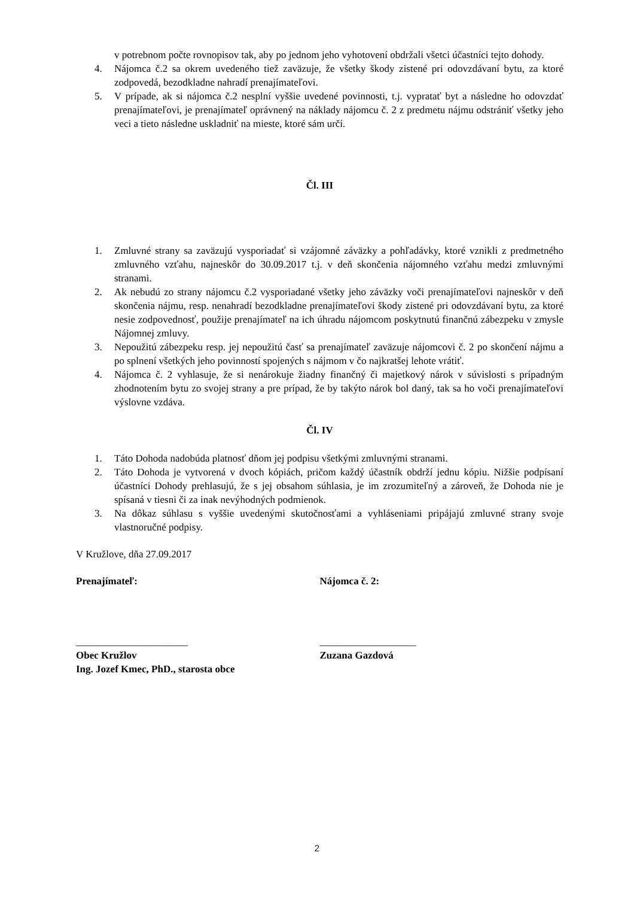v potrebnom počte rovnopisov tak, aby po jednom jeho vyhotovení obdržali všetci účastníci tejto dohody.
4. Nájomca č.2 sa okrem uvedeného tiež zaväzuje, že všetky škody zistené pri odovzdávaní bytu, za ktoré zodpovedá, bezodkladne nahradí prenajímateľovi.
5. V prípade, ak si nájomca č.2 nesplní vyššie uvedené povinnosti, t.j. vypratať byt a následne ho odovzdať prenajímateľovi, je prenajímateľ oprávnený na náklady nájomcu č. 2 z predmetu nájmu odstrániť všetky jeho veci a tieto následne uskladniť na mieste, ktoré sám určí.
Čl. III
1. Zmluvné strany sa zaväzujú vysporiadať si vzájomné záväzky a pohľadávky, ktoré vznikli z predmetného zmluvného vzťahu, najneskôr do 30.09.2017 t.j. v deň skončenia nájomného vzťahu medzi zmluvnými stranami.
2. Ak nebudú zo strany nájomcu č.2 vysporiadané všetky jeho záväzky voči prenajímateľovi najneskôr v deň skončenia nájmu, resp. nenahradí bezodkladne prenajímateľovi škody zistené pri odovzdávaní bytu, za ktoré nesie zodpovednosť, použije prenajímateľ na ich úhradu nájomcom poskytnutú finančnú zábezpeku v zmysle Nájomnej zmluvy.
3. Nepoužitú zábezpeku resp. jej nepoužitú časť sa prenajímateľ zaväzuje nájomcovi č. 2 po skončení nájmu a po splnení všetkých jeho povinností spojených s nájmom v čo najkratšej lehote vrátiť.
4. Nájomca č. 2 vyhlasuje, že si nenárokuje žiadny finančný či majetkový nárok v súvislosti s prípadným zhodnotením bytu zo svojej strany a pre prípad, že by takýto nárok bol daný, tak sa ho voči prenajímateľovi výslovne vzdáva.
Čl. IV
1. Táto Dohoda nadobúda platnosť dňom jej podpisu všetkými zmluvnými stranami.
2. Táto Dohoda je vytvorená v dvoch kópiách, pričom každý účastník obdrží jednu kópiu. Nižšie podpísaní účastníci Dohody prehlasujú, že s jej obsahom súhlasia, je im zrozumiteľný a zároveň, že Dohoda nie je spísaná v tiesni či za inak nevýhodných podmienok.
3. Na dôkaz súhlasu s vyššie uvedenými skutočnosťami a vyhláseniami pripájajú zmluvné strany svoje vlastnoručné podpisy.
V Kružlove, dňa 27.09.2017
Prenajímateľ: Nájomca č. 2:
______________________ ___________________
Obec Kružlov
Ing. Jozef Kmec, PhD., starosta obce
Zuzana Gazdová
2